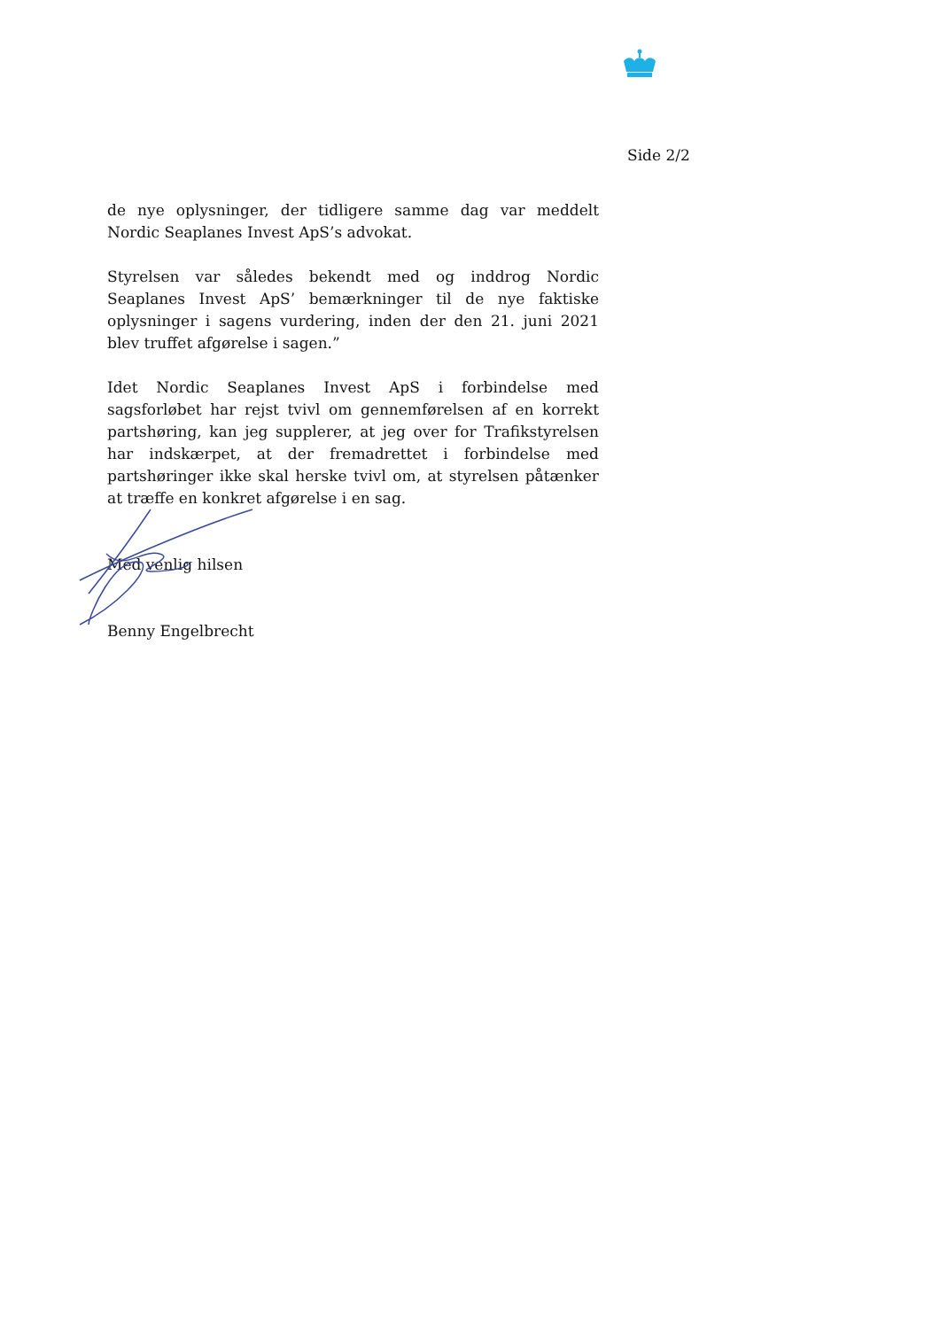Side 2/2
de nye oplysninger, der tidligere samme dag var meddelt Nordic Seaplanes Invest ApS’s advokat.
Styrelsen var således bekendt med og inddrog Nordic Seaplanes Invest ApS’ bemærkninger til de nye faktiske oplysninger i sagens vurdering, inden der den 21. juni 2021 blev truffet afgørelse i sagen.”
Idet Nordic Seaplanes Invest ApS i forbindelse med sagsforløbet har rejst tvivl om gennemførelsen af en korrekt partshøring, kan jeg supplerer, at jeg over for Trafikstyrelsen har indskærpet, at der fremadrettet i forbindelse med partshøringer ikke skal herske tvivl om, at styrelsen påtænker at træffe en konkret afgørelse i en sag.
Med venlig hilsen
Benny Engelbrecht